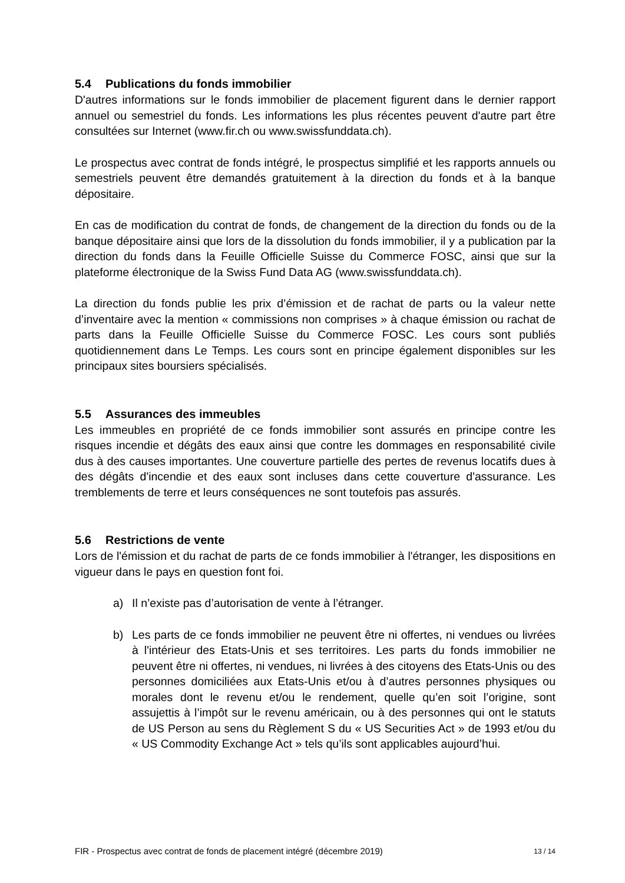5.4 Publications du fonds immobilier
D'autres informations sur le fonds immobilier de placement figurent dans le dernier rapport annuel ou semestriel du fonds. Les informations les plus récentes peuvent d'autre part être consultées sur Internet (www.fir.ch ou www.swissfunddata.ch).
Le prospectus avec contrat de fonds intégré, le prospectus simplifié et les rapports annuels ou semestriels peuvent être demandés gratuitement à la direction du fonds et à la banque dépositaire.
En cas de modification du contrat de fonds, de changement de la direction du fonds ou de la banque dépositaire ainsi que lors de la dissolution du fonds immobilier, il y a publication par la direction du fonds dans la Feuille Officielle Suisse du Commerce FOSC, ainsi que sur la plateforme électronique de la Swiss Fund Data AG (www.swissfunddata.ch).
La direction du fonds publie les prix d’émission et de rachat de parts ou la valeur nette d’inventaire avec la mention « commissions non comprises » à chaque émission ou rachat de parts dans la Feuille Officielle Suisse du Commerce FOSC. Les cours sont publiés quotidiennement dans Le Temps. Les cours sont en principe également disponibles sur les principaux sites boursiers spécialisés.
5.5 Assurances des immeubles
Les immeubles en propriété de ce fonds immobilier sont assurés en principe contre les risques incendie et dégâts des eaux ainsi que contre les dommages en responsabilité civile dus à des causes importantes. Une couverture partielle des pertes de revenus locatifs dues à des dégâts d'incendie et des eaux sont incluses dans cette couverture d'assurance. Les tremblements de terre et leurs conséquences ne sont toutefois pas assurés.
5.6 Restrictions de vente
Lors de l'émission et du rachat de parts de ce fonds immobilier à l'étranger, les dispositions en vigueur dans le pays en question font foi.
a) Il n’existe pas d’autorisation de vente à l’étranger.
b) Les parts de ce fonds immobilier ne peuvent être ni offertes, ni vendues ou livrées à l'intérieur des Etats-Unis et ses territoires. Les parts du fonds immobilier ne peuvent être ni offertes, ni vendues, ni livrées à des citoyens des Etats-Unis ou des personnes domiciliées aux Etats-Unis et/ou à d’autres personnes physiques ou morales dont le revenu et/ou le rendement, quelle qu’en soit l’origine, sont assujettis à l’impôt sur le revenu américain, ou à des personnes qui ont le statuts de US Person au sens du Règlement S du « US Securities Act » de 1993 et/ou du « US Commodity Exchange Act » tels qu’ils sont applicables aujourd’hui.
FIR - Prospectus avec contrat de fonds de placement intégré (décembre 2019) 13 / 14